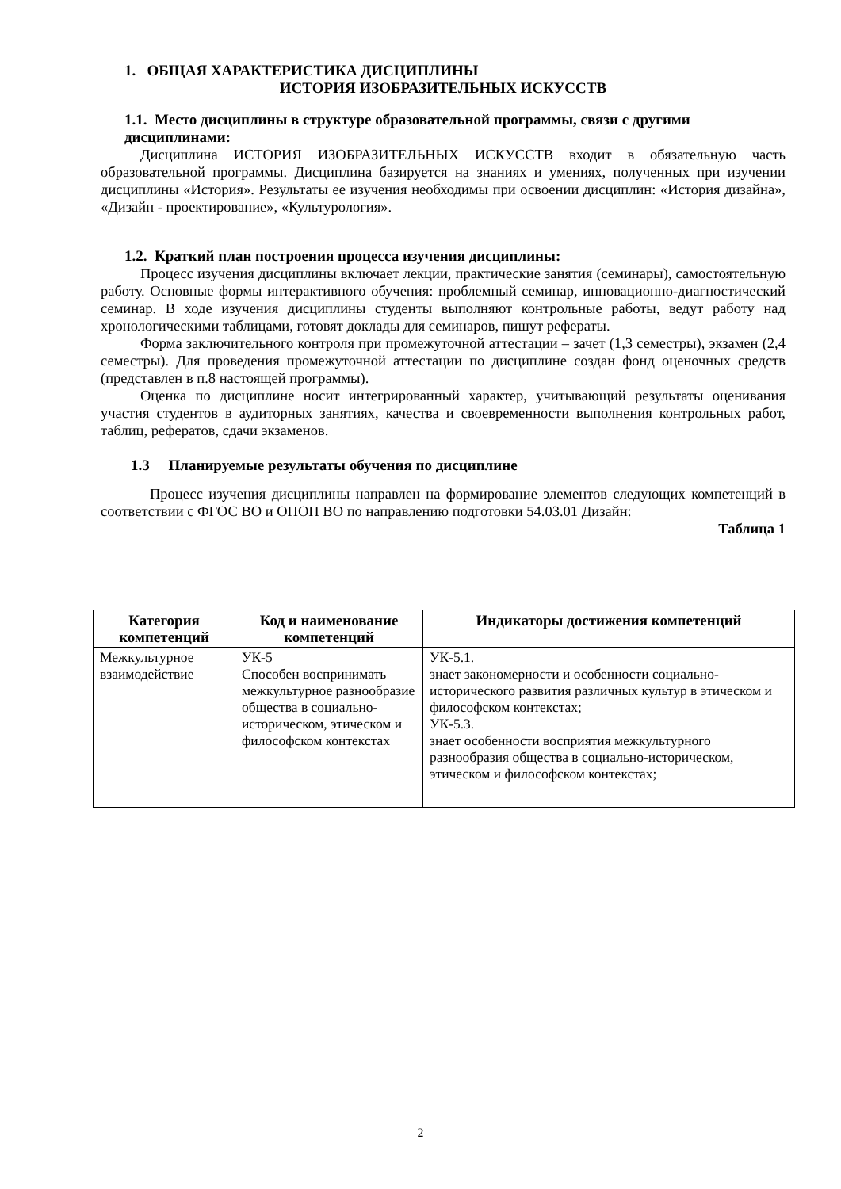1. ОБЩАЯ ХАРАКТЕРИСТИКА ДИСЦИПЛИНЫ
ИСТОРИЯ ИЗОБРАЗИТЕЛЬНЫХ ИСКУССТВ
1.1. Место дисциплины в структуре образовательной программы, связи с другими дисциплинами:
Дисциплина ИСТОРИЯ ИЗОБРАЗИТЕЛЬНЫХ ИСКУССТВ входит в обязательную часть образовательной программы. Дисциплина базируется на знаниях и умениях, полученных при изучении дисциплины «История». Результаты ее изучения необходимы при освоении дисциплин: «История дизайна», «Дизайн - проектирование», «Культурология».
1.2. Краткий план построения процесса изучения дисциплины:
Процесс изучения дисциплины включает лекции, практические занятия (семинары), самостоятельную работу. Основные формы интерактивного обучения: проблемный семинар, инновационно-диагностический семинар. В ходе изучения дисциплины студенты выполняют контрольные работы, ведут работу над хронологическими таблицами, готовят доклады для семинаров, пишут рефераты.
Форма заключительного контроля при промежуточной аттестации – зачет (1,3 семестры), экзамен (2,4 семестры). Для проведения промежуточной аттестации по дисциплине создан фонд оценочных средств (представлен в п.8 настоящей программы).
Оценка по дисциплине носит интегрированный характер, учитывающий результаты оценивания участия студентов в аудиторных занятиях, качества и своевременности выполнения контрольных работ, таблиц, рефератов, сдачи экзаменов.
1.3 Планируемые результаты обучения по дисциплине
Процесс изучения дисциплины направлен на формирование элементов следующих компетенций в соответствии с ФГОС ВО и ОПОП ВО по направлению подготовки 54.03.01 Дизайн:
Таблица 1
| Категория компетенций | Код и наименование компетенций | Индикаторы достижения компетенций |
| --- | --- | --- |
| Межкультурное взаимодействие | УК-5 Способен воспринимать межкультурное разнообразие общества в социально-историческом, этическом и философском контекстах | УК-5.1. знает закономерности и особенности социально-исторического развития различных культур в этическом и философском контекстах; УК-5.3. знает особенности восприятия межкультурного разнообразия общества в социально-историческом, этическом и философском контекстах; |
2